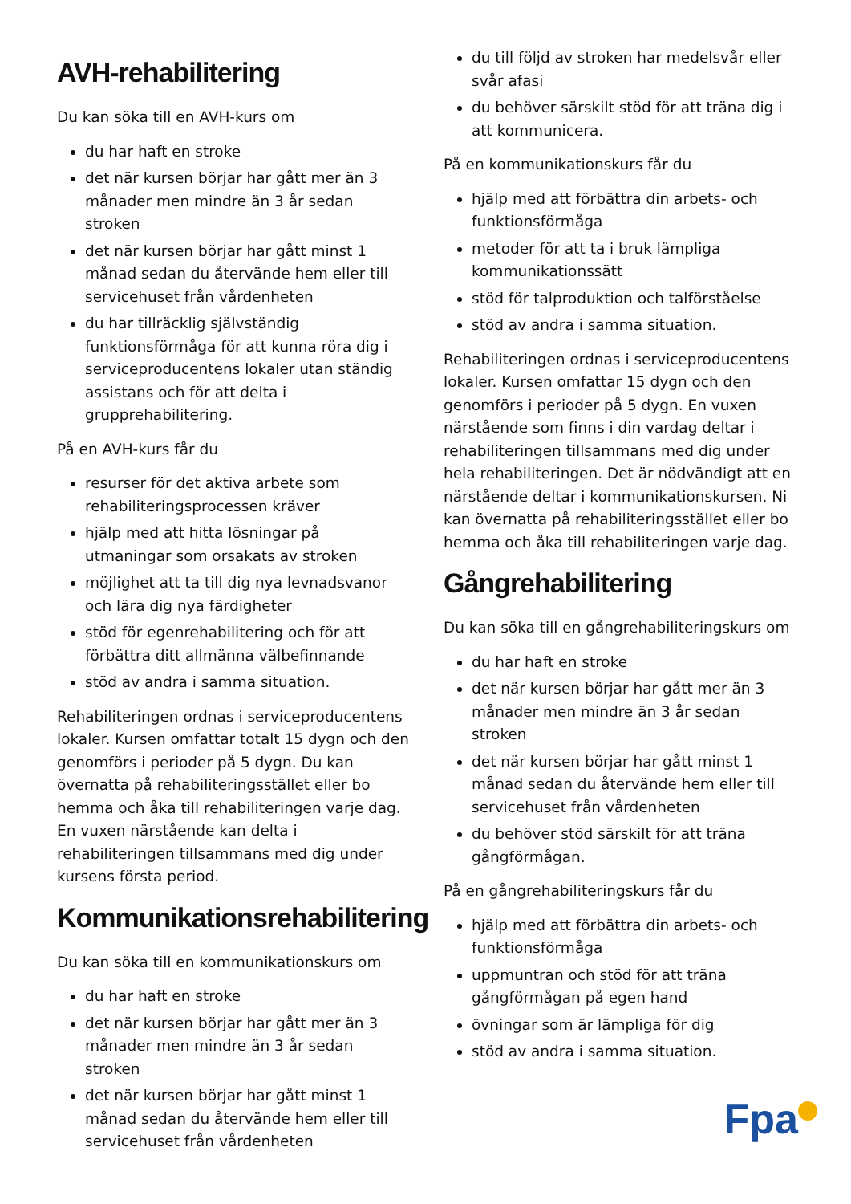AVH-rehabilitering
Du kan söka till en AVH-kurs om
du har haft en stroke
det när kursen börjar har gått mer än 3 månader men mindre än 3 år sedan stroken
det när kursen börjar har gått minst 1 månad sedan du återvände hem eller till servicehuset från vårdenheten
du har tillräcklig självständig funktionsförmåga för att kunna röra dig i serviceproducentens lokaler utan ständig assistans och för att delta i grupprehabilitering.
På en AVH-kurs får du
resurser för det aktiva arbete som rehabiliteringsprocessen kräver
hjälp med att hitta lösningar på utmaningar som orsakats av stroken
möjlighet att ta till dig nya levnadsvanor och lära dig nya färdigheter
stöd för egenrehabilitering och för att förbättra ditt allmänna välbefinnande
stöd av andra i samma situation.
Rehabiliteringen ordnas i serviceproducentens lokaler. Kursen omfattar totalt 15 dygn och den genomförs i perioder på 5 dygn. Du kan övernatta på rehabiliteringsstället eller bo hemma och åka till rehabiliteringen varje dag. En vuxen närstående kan delta i rehabiliteringen tillsammans med dig under kursens första period.
Kommunikationsrehabilitering
Du kan söka till en kommunikationskurs om
du har haft en stroke
det när kursen börjar har gått mer än 3 månader men mindre än 3 år sedan stroken
det när kursen börjar har gått minst 1 månad sedan du återvände hem eller till servicehuset från vårdenheten
du till följd av stroken har medelsvår eller svår afasi
du behöver särskilt stöd för att träna dig i att kommunicera.
På en kommunikationskurs får du
hjälp med att förbättra din arbets- och funktionsförmåga
metoder för att ta i bruk lämpliga kommunikationssätt
stöd för talproduktion och talförståelse
stöd av andra i samma situation.
Rehabiliteringen ordnas i serviceproducentens lokaler. Kursen omfattar 15 dygn och den genomförs i perioder på 5 dygn. En vuxen närstående som finns i din vardag deltar i rehabiliteringen tillsammans med dig under hela rehabiliteringen. Det är nödvändigt att en närstående deltar i kommunikationskursen. Ni kan övernatta på rehabiliteringsstället eller bo hemma och åka till rehabiliteringen varje dag.
Gångrehabilitering
Du kan söka till en gångrehabiliteringskurs om
du har haft en stroke
det när kursen börjar har gått mer än 3 månader men mindre än 3 år sedan stroken
det när kursen börjar har gått minst 1 månad sedan du återvände hem eller till servicehuset från vårdenheten
du behöver stöd särskilt för att träna gångförmågan.
På en gångrehabiliteringskurs får du
hjälp med att förbättra din arbets- och funktionsförmåga
uppmuntran och stöd för att träna gångförmågan på egen hand
övningar som är lämpliga för dig
stöd av andra i samma situation.
Fpa